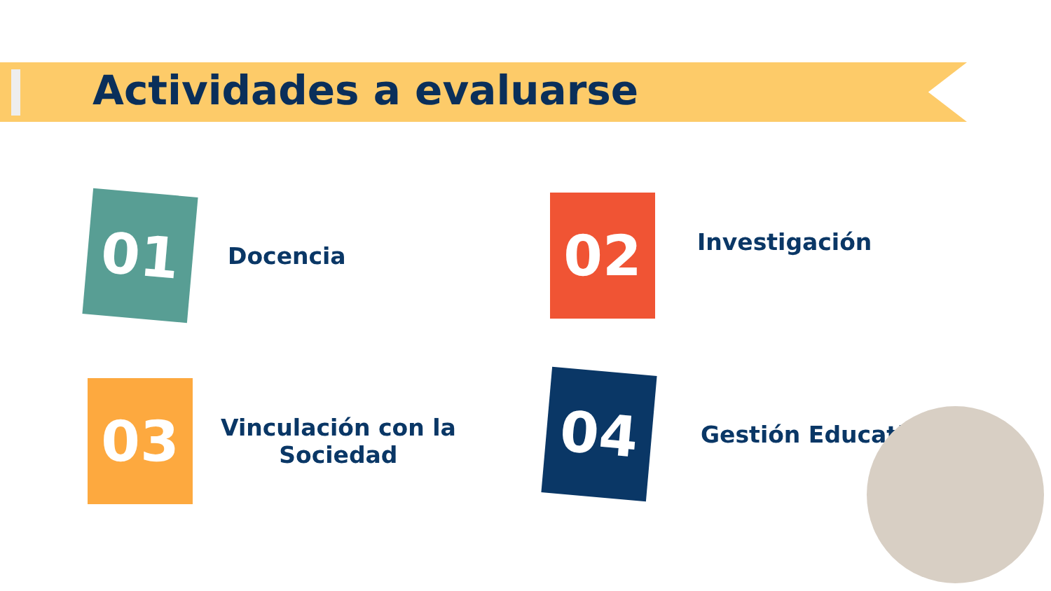Actividades a evaluarse
01
Docencia
02
Investigación
03
Vinculación con la
Sociedad
04
Gestión Educativa